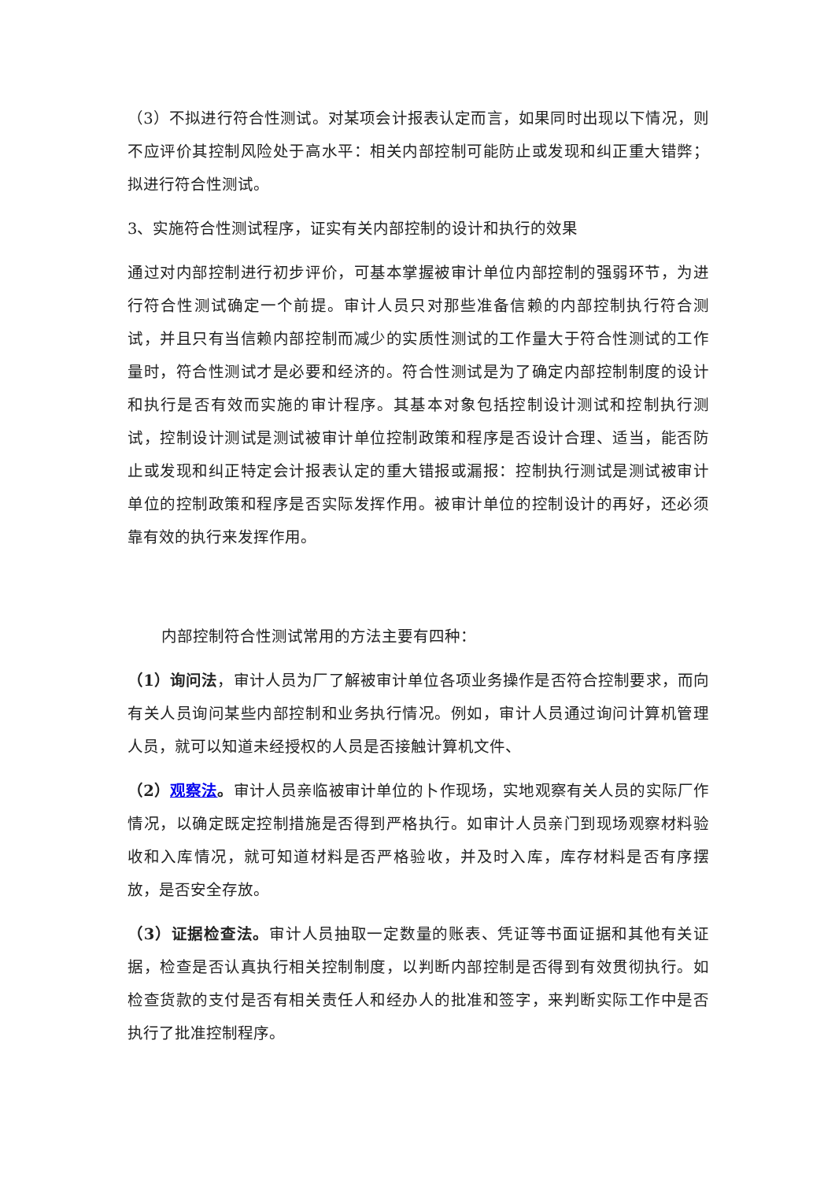（3）不拟进行符合性测试。对某项会计报表认定而言，如果同时出现以下情况，则不应评价其控制风险处于高水平：相关内部控制可能防止或发现和纠正重大错弊；拟进行符合性测试。
3、实施符合性测试程序，证实有关内部控制的设计和执行的效果
通过对内部控制进行初步评价，可基本掌握被审计单位内部控制的强弱环节，为进行符合性测试确定一个前提。审计人员只对那些准备信赖的内部控制执行符合测试，并且只有当信赖内部控制而减少的实质性测试的工作量大于符合性测试的工作量时，符合性测试才是必要和经济的。符合性测试是为了确定内部控制制度的设计和执行是否有效而实施的审计程序。其基本对象包括控制设计测试和控制执行测试，控制设计测试是测试被审计单位控制政策和程序是否设计合理、适当，能否防止或发现和纠正特定会计报表认定的重大错报或漏报：控制执行测试是测试被审计单位的控制政策和程序是否实际发挥作用。被审计单位的控制设计的再好，还必须靠有效的执行来发挥作用。
内部控制符合性测试常用的方法主要有四种：
（1）询问法，审计人员为厂了解被审计单位各项业务操作是否符合控制要求，而向有关人员询问某些内部控制和业务执行情况。例如，审计人员通过询问计算机管理人员，就可以知道未经授权的人员是否接触计算机文件、
（2）观察法。审计人员亲临被审计单位的卜作现场，实地观察有关人员的实际厂作情况，以确定既定控制措施是否得到严格执行。如审计人员亲门到现场观察材料验收和入库情况，就可知道材料是否严格验收，并及时入库，库存材料是否有序摆放，是否安全存放。
（3）证据检查法。审计人员抽取一定数量的账表、凭证等书面证据和其他有关证据，检查是否认真执行相关控制制度，以判断内部控制是否得到有效贯彻执行。如检查货款的支付是否有相关责任人和经办人的批准和签字，来判断实际工作中是否执行了批准控制程序。